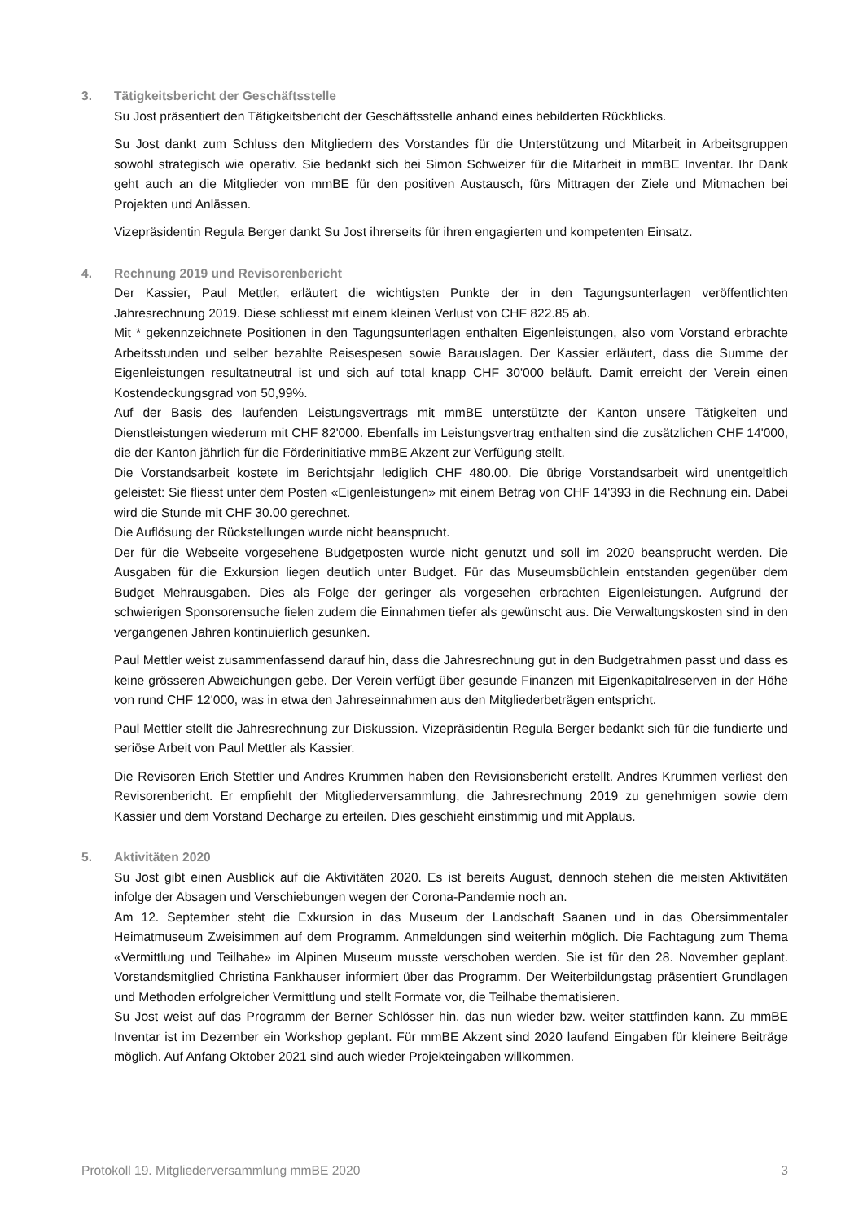3. Tätigkeitsbericht der Geschäftsstelle
Su Jost präsentiert den Tätigkeitsbericht der Geschäftsstelle anhand eines bebilderten Rückblicks.
Su Jost dankt zum Schluss den Mitgliedern des Vorstandes für die Unterstützung und Mitarbeit in Arbeitsgruppen sowohl strategisch wie operativ. Sie bedankt sich bei Simon Schweizer für die Mitarbeit in mmBE Inventar. Ihr Dank geht auch an die Mitglieder von mmBE für den positiven Austausch, fürs Mittragen der Ziele und Mitmachen bei Projekten und Anlässen.
Vizepräsidentin Regula Berger dankt Su Jost ihrerseits für ihren engagierten und kompetenten Einsatz.
4. Rechnung 2019 und Revisorenbericht
Der Kassier, Paul Mettler, erläutert die wichtigsten Punkte der in den Tagungsunterlagen veröffentlichten Jahresrechnung 2019. Diese schliesst mit einem kleinen Verlust von CHF 822.85 ab.
Mit * gekennzeichnete Positionen in den Tagungsunterlagen enthalten Eigenleistungen, also vom Vorstand erbrachte Arbeitsstunden und selber bezahlte Reisespesen sowie Barauslagen. Der Kassier erläutert, dass die Summe der Eigenleistungen resultatneutral ist und sich auf total knapp CHF 30'000 beläuft. Damit erreicht der Verein einen Kostendeckungsgrad von 50,99%.
Auf der Basis des laufenden Leistungsvertrags mit mmBE unterstützte der Kanton unsere Tätigkeiten und Dienstleistungen wiederum mit CHF 82'000. Ebenfalls im Leistungsvertrag enthalten sind die zusätzlichen CHF 14'000, die der Kanton jährlich für die Förderinitiative mmBE Akzent zur Verfügung stellt.
Die Vorstandsarbeit kostete im Berichtsjahr lediglich CHF 480.00. Die übrige Vorstandsarbeit wird unentgeltlich geleistet: Sie fliesst unter dem Posten «Eigenleistungen» mit einem Betrag von CHF 14'393 in die Rechnung ein. Dabei wird die Stunde mit CHF 30.00 gerechnet.
Die Auflösung der Rückstellungen wurde nicht beansprucht.
Der für die Webseite vorgesehene Budgetposten wurde nicht genutzt und soll im 2020 beansprucht werden. Die Ausgaben für die Exkursion liegen deutlich unter Budget. Für das Museumsbüchlein entstanden gegenüber dem Budget Mehrausgaben. Dies als Folge der geringer als vorgesehen erbrachten Eigenleistungen. Aufgrund der schwierigen Sponsorensuche fielen zudem die Einnahmen tiefer als gewünscht aus. Die Verwaltungskosten sind in den vergangenen Jahren kontinuierlich gesunken.
Paul Mettler weist zusammenfassend darauf hin, dass die Jahresrechnung gut in den Budgetrahmen passt und dass es keine grösseren Abweichungen gebe. Der Verein verfügt über gesunde Finanzen mit Eigenkapitalreserven in der Höhe von rund CHF 12'000, was in etwa den Jahreseinnahmen aus den Mitgliederbeträgen entspricht.
Paul Mettler stellt die Jahresrechnung zur Diskussion. Vizepräsidentin Regula Berger bedankt sich für die fundierte und seriöse Arbeit von Paul Mettler als Kassier.
Die Revisoren Erich Stettler und Andres Krummen haben den Revisionsbericht erstellt. Andres Krummen verliest den Revisorenbericht. Er empfiehlt der Mitgliederversammlung, die Jahresrechnung 2019 zu genehmigen sowie dem Kassier und dem Vorstand Decharge zu erteilen. Dies geschieht einstimmig und mit Applaus.
5. Aktivitäten 2020
Su Jost gibt einen Ausblick auf die Aktivitäten 2020. Es ist bereits August, dennoch stehen die meisten Aktivitäten infolge der Absagen und Verschiebungen wegen der Corona-Pandemie noch an.
Am 12. September steht die Exkursion in das Museum der Landschaft Saanen und in das Obersimmentaler Heimatmuseum Zweisimmen auf dem Programm. Anmeldungen sind weiterhin möglich. Die Fachtagung zum Thema «Vermittlung und Teilhabe» im Alpinen Museum musste verschoben werden. Sie ist für den 28. November geplant. Vorstandsmitglied Christina Fankhauser informiert über das Programm. Der Weiterbildungstag präsentiert Grundlagen und Methoden erfolgreicher Vermittlung und stellt Formate vor, die Teilhabe thematisieren.
Su Jost weist auf das Programm der Berner Schlösser hin, das nun wieder bzw. weiter stattfinden kann. Zu mmBE Inventar ist im Dezember ein Workshop geplant. Für mmBE Akzent sind 2020 laufend Eingaben für kleinere Beiträge möglich. Auf Anfang Oktober 2021 sind auch wieder Projekteingaben willkommen.
Protokoll 19. Mitgliederversammlung mmBE 2020 3